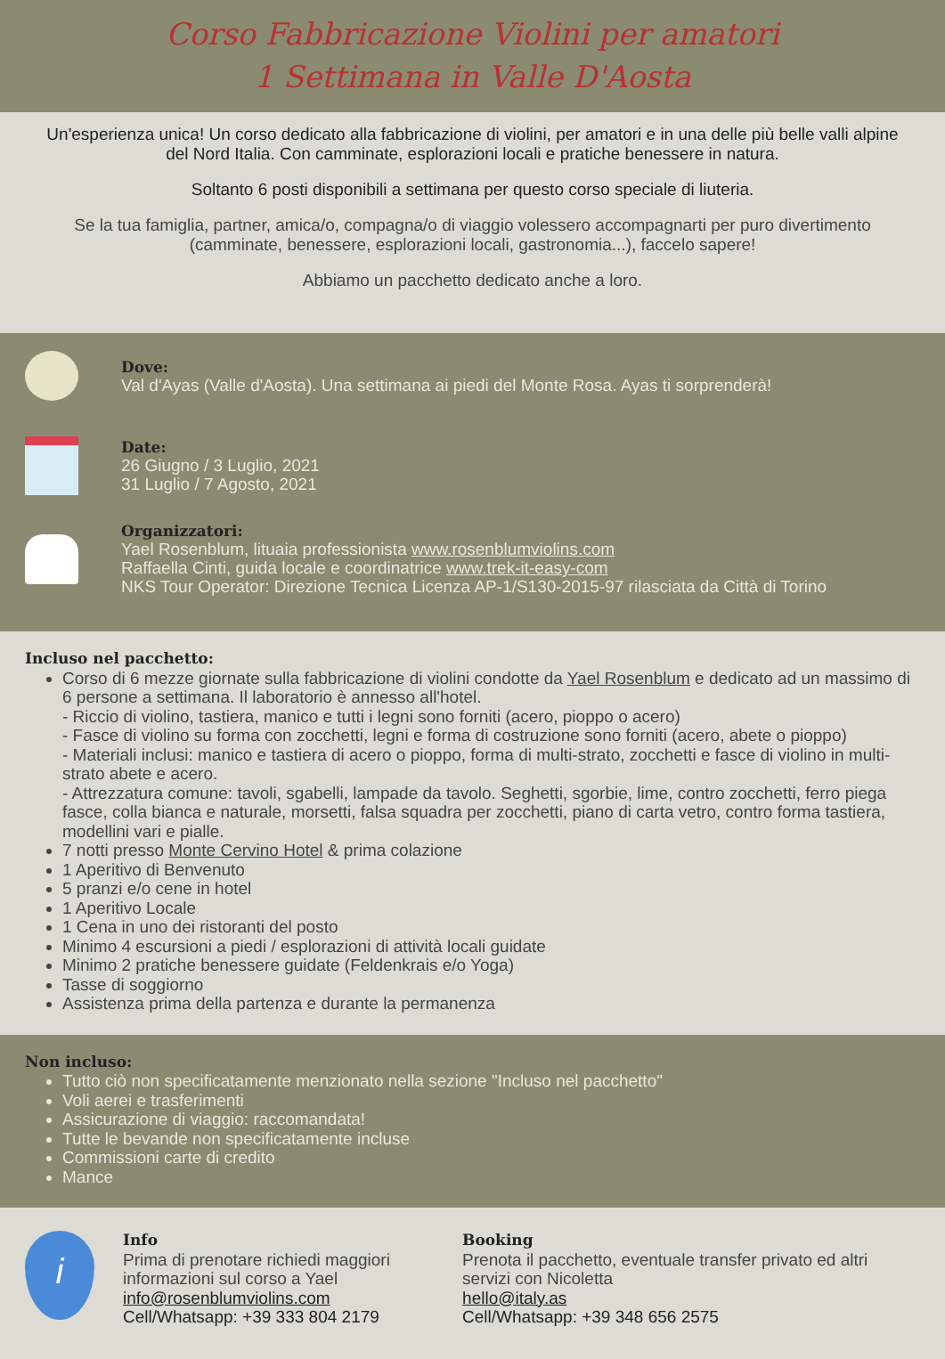Corso Fabbricazione Violini per amatori
1 Settimana in Valle D'Aosta
Un'esperienza unica! Un corso dedicato alla fabbricazione di violini, per amatori e in una delle più belle valli alpine del Nord Italia. Con camminate, esplorazioni locali e pratiche benessere in natura.
Soltanto 6 posti disponibili a settimana per questo corso speciale di liuteria.
Se la tua famiglia, partner, amica/o, compagna/o di viaggio volessero accompagnarti per puro divertimento (camminate, benessere, esplorazioni locali, gastronomia...), faccelo sapere!
Abbiamo un pacchetto dedicato anche a loro.
Dove:
Val d'Ayas (Valle d'Aosta). Una settimana ai piedi del Monte Rosa. Ayas ti sorprenderà!
Date:
26 Giugno / 3 Luglio, 2021
31 Luglio / 7 Agosto, 2021
Organizzatori:
Yael Rosenblum, lituaia professionista www.rosenblumviolins.com
Raffaella Cinti, guida locale e coordinatrice www.trek-it-easy-com
NKS Tour Operator: Direzione Tecnica Licenza AP-1/S130-2015-97 rilasciata da Città di Torino
Incluso nel pacchetto:
Corso di 6 mezze giornate sulla fabbricazione di violini condotte da Yael Rosenblum e dedicato ad un massimo di 6 persone a settimana. Il laboratorio è annesso all'hotel.
- Riccio di violino, tastiera, manico e tutti i legni sono forniti (acero, pioppo o acero)
- Fasce di violino su forma con zocchetti, legni e forma di costruzione sono forniti (acero, abete o pioppo)
- Materiali inclusi: manico e tastiera di acero o pioppo, forma di multi-strato, zocchetti e fasce di violino in multi-strato abete e acero.
- Attrezzatura comune: tavoli, sgabelli, lampade da tavolo. Seghetti, sgorbie, lime, contro zocchetti, ferro piega fasce, colla bianca e naturale, morsetti, falsa squadra per zocchetti, piano di carta vetro, contro forma tastiera, modellini vari e pialle.
7 notti presso Monte Cervino Hotel & prima colazione
1 Aperitivo di Benvenuto
5 pranzi e/o cene in hotel
1 Aperitivo Locale
1 Cena in uno dei ristoranti del posto
Minimo 4 escursioni a piedi / esplorazioni di attività locali guidate
Minimo 2 pratiche benessere guidate (Feldenkrais e/o Yoga)
Tasse di soggiorno
Assistenza prima della partenza e durante la permanenza
Non incluso:
Tutto ciò non specificatamente menzionato nella sezione "Incluso nel pacchetto"
Voli aerei e trasferimenti
Assicurazione di viaggio: raccomandata!
Tutte le bevande non specificatamente incluse
Commissioni carte di credito
Mance
i
Info
Prima di prenotare richiedi maggiori informazioni sul corso a Yael
info@rosenblumviolins.com
Cell/Whatsapp: +39 333 804 2179
Booking
Prenota il pacchetto, eventuale transfer privato ed altri servizi con Nicoletta
hello@italy.as
Cell/Whatsapp: +39 348 656 2575